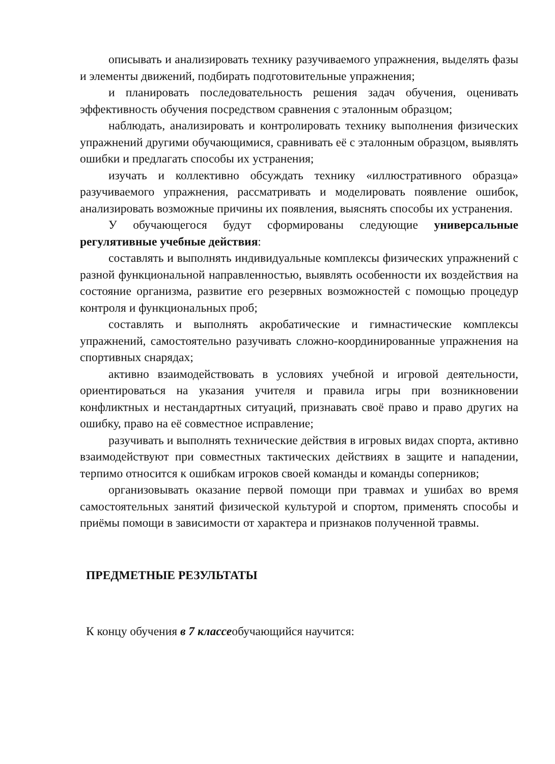описывать и анализировать технику разучиваемого упражнения, выделять фазы и элементы движений, подбирать подготовительные упражнения;
и планировать последовательность решения задач обучения, оценивать эффективность обучения посредством сравнения с эталонным образцом;
наблюдать, анализировать и контролировать технику выполнения физических упражнений другими обучающимися, сравнивать её с эталонным образцом, выявлять ошибки и предлагать способы их устранения;
изучать и коллективно обсуждать технику «иллюстративного образца» разучиваемого упражнения, рассматривать и моделировать появление ошибок, анализировать возможные причины их появления, выяснять способы их устранения.
У обучающегося будут сформированы следующие универсальные регулятивные учебные действия:
составлять и выполнять индивидуальные комплексы физических упражнений с разной функциональной направленностью, выявлять особенности их воздействия на состояние организма, развитие его резервных возможностей с помощью процедур контроля и функциональных проб;
составлять и выполнять акробатические и гимнастические комплексы упражнений, самостоятельно разучивать сложно-координированные упражнения на спортивных снарядах;
активно взаимодействовать в условиях учебной и игровой деятельности, ориентироваться на указания учителя и правила игры при возникновении конфликтных и нестандартных ситуаций, признавать своё право и право других на ошибку, право на её совместное исправление;
разучивать и выполнять технические действия в игровых видах спорта, активно взаимодействуют при совместных тактических действиях в защите и нападении, терпимо относится к ошибкам игроков своей команды и команды соперников;
организовывать оказание первой помощи при травмах и ушибах во время самостоятельных занятий физической культурой и спортом, применять способы и приёмы помощи в зависимости от характера и признаков полученной травмы.
ПРЕДМЕТНЫЕ РЕЗУЛЬТАТЫ
К концу обучения в 7 классеобучающийся научится: